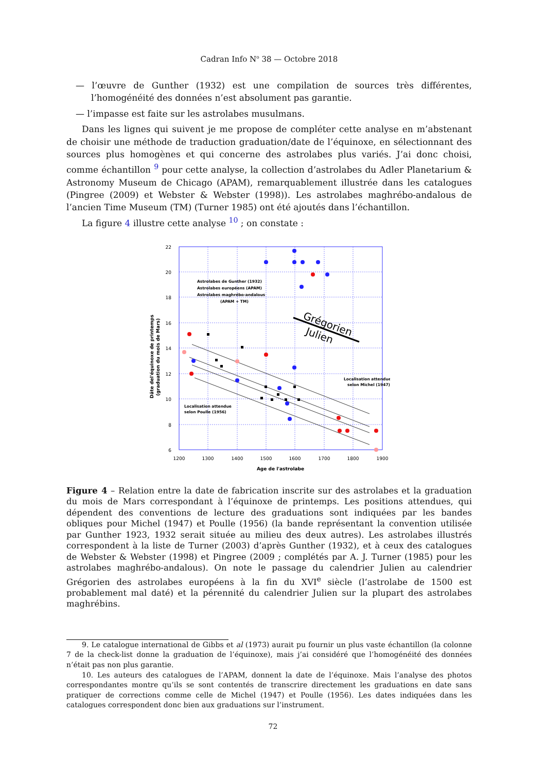Cadran Info N<sup>o</sup> 38 — Octobre 2018
— l’œuvre de Gunther (1932) est une compilation de sources très différentes, l’homogénéité des données n’est absolument pas garantie.
— l’impasse est faite sur les astrolabes musulmans.
Dans les lignes qui suivent je me propose de compléter cette analyse en m’abstenant de choisir une méthode de traduction graduation/date de l’équinoxe, en sélectionnant des sources plus homogènes et qui concerne des astrolabes plus variés. J’ai donc choisi, comme échantillon <sup>9</sup> pour cette analyse, la collection d’astrolabes du Adler Planetarium & Astronomy Museum de Chicago (APAM), remarquablement illustrée dans les catalogues (Pingree (2009) et Webster & Webster (1998)). Les astrolabes maghrébo-andalous de l’ancien Time Museum (TM) (Turner 1985) ont été ajoutés dans l’échantillon.
La figure 4 illustre cette analyse <sup>10</sup> ; on constate :
22
20
18
16
14
12
10
8
6
1200
1300
1400
1500
1600
1700
1800
1900
Age de l'astrolabe
Dâte del'équinoxe de printemps
(graduation du mois de Mars)
Astrolabes de Gunther (1932)
Astrolabes européens (APAM)
Astrolabes maghrébo-andalous
(APAM + TM)
Localisation attendue
selon Michel (1947)
Localisation attendue
selon Poulle (1956)
Grégorien
Julien
Figure 4 – Relation entre la date de fabrication inscrite sur des astrolabes et la graduation du mois de Mars correspondant à l’équinoxe de printemps. Les positions attendues, qui dépendent des conventions de lecture des graduations sont indiquées par les bandes obliques pour Michel (1947) et Poulle (1956) (la bande représentant la convention utilisée par Gunther 1923, 1932 serait située au milieu des deux autres). Les astrolabes illustrés correspondent à la liste de Turner (2003) d’après Gunther (1932), et à ceux des catalogues de Webster & Webster (1998) et Pingree (2009 ; complétés par A. J. Turner (1985) pour les astrolabes maghrébo-andalous). On note le passage du calendrier Julien au calendrier Grégorien des astrolabes européens à la fin du XVI<sup>e</sup> siècle (l’astrolabe de 1500 est probablement mal daté) et la pérennité du calendrier Julien sur la plupart des astrolabes maghrébins.
9. Le catalogue international de Gibbs et al (1973) aurait pu fournir un plus vaste échantillon (la colonne 7 de la check-list donne la graduation de l’équinoxe), mais j’ai considéré que l’homogénéité des données n’était pas non plus garantie.
10. Les auteurs des catalogues de l’APAM, donnent la date de l’équinoxe. Mais l’analyse des photos correspondantes montre qu’ils se sont contentés de transcrire directement les graduations en date sans pratiquer de corrections comme celle de Michel (1947) et Poulle (1956). Les dates indiquées dans les catalogues correspondent donc bien aux graduations sur l’instrument.
72